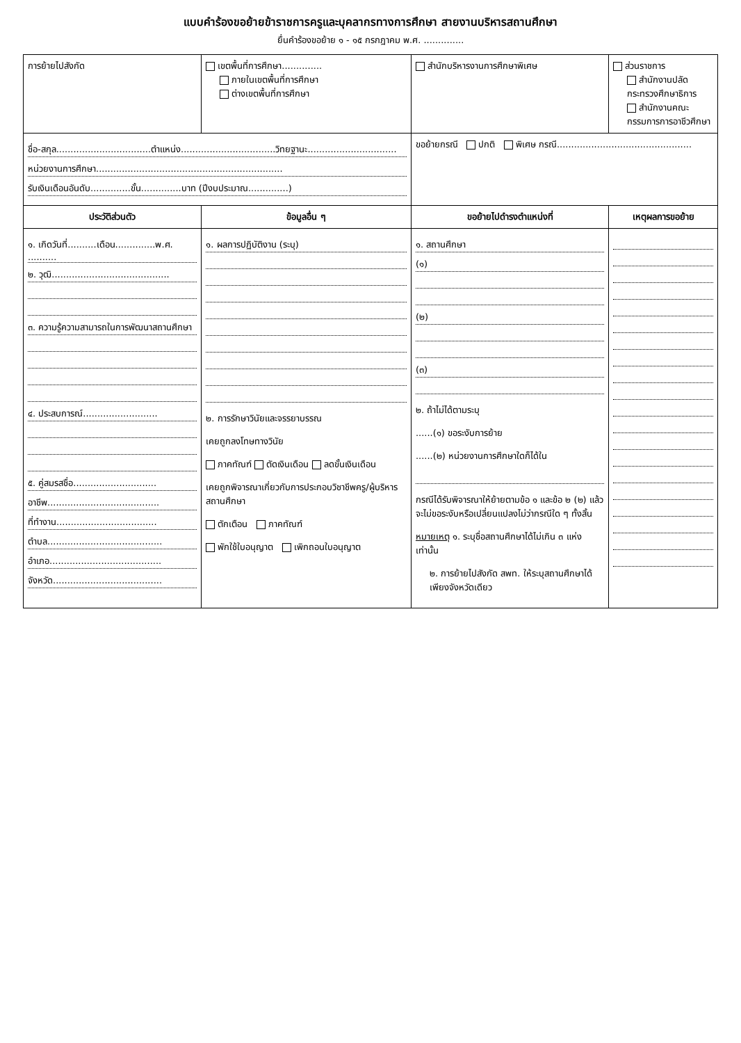แบบคำร้องขอย้ายข้าราชการครูและบุคลากรทางการศึกษา สายงานบริหารสถานศึกษา
ยื่นคำร้องขอย้าย ๑ - ๑๕ กรกฎาคม พ.ศ. ..............
| การย้ายไปสังกัด | เขตพื้นที่การศึกษา.............. ภายในเขตพื้นที่การศึกษา ต่างเขตพื้นที่การศึกษา | สำนักบริหารงานการศึกษาพิเศษ | ส่วนราชการ สำนักงานปลัดกระทรวงศึกษาธิการ สำนักงานคณะกรรมการการอาชีวศึกษา |
| ชื่อ-สกุล.................................ตำแหน่ง.................................วิทยฐานะ............................... หน่วยงานการศึกษา................................................................. รับเงินเดือนอันดับ..............ขั้น..............บาท (ปีงบประมาณ..............) | | ขอย้ายกรณี ปกติ พิเศษ กรณี............................................... | |
| ประวัติส่วนตัว | ข้อมูลอื่น ๆ | ขอย้ายไปดำรงตำแหน่งที่ | เหตุผลการขอย้าย |
| ๑. เกิดวันที่..........เดือน..............พ.ศ. .......... ๒. วุฒิ......................................... ๓. ความรู้ความสามารถในการพัฒนาสถานศึกษา ๔. ประสบการณ์.......................... ๕. คู่สมรสชื่อ............................. อาชีพ....................................... ที่ทำงาน................................... ตำบล........................................ อำเภอ....................................... จังหวัด...................................... | ๑. ผลการปฏิบัติงาน (ระบุ) ๒. การรักษาวินัยและจรรยาบรรณ เคยถูกลงโทษทางวินัย ภาคทัณฑ์ ตัดเงินเดือน ลดขั้นเงินเดือน เคยถูกพิจารณาเกี่ยวกับการประกอบวิชาชีพครู/ผู้บริหารสถานศึกษา ตักเตือน ภาคทัณฑ์ พักใช้ใบอนุญาต เพิกถอนใบอนุญาต | ๑. สถานศึกษา (๑) (๒) (๓) ๒. ถ้าไม่ได้ตามระบุ ......(๑) ขอระงับการย้าย ......(๒) หน่วยงานการศึกษาใดก็ได้ใน กรณีได้รับพิจารณาให้ย้ายตามข้อ ๑ และข้อ ๒ (๒) แล้ว จะไม่ขอระงับหรือเปลี่ยนแปลงไม่ว่ากรณีใด ๆ ทั้งสิ้น หมายเหตุ ๑. ระบุชื่อสถานศึกษาได้ไม่เกิน ๓ แห่งเท่านั้น ๒. การย้ายไปสังกัด สพท. ให้ระบุสถานศึกษาได้เพียงจังหวัดเดียว | |